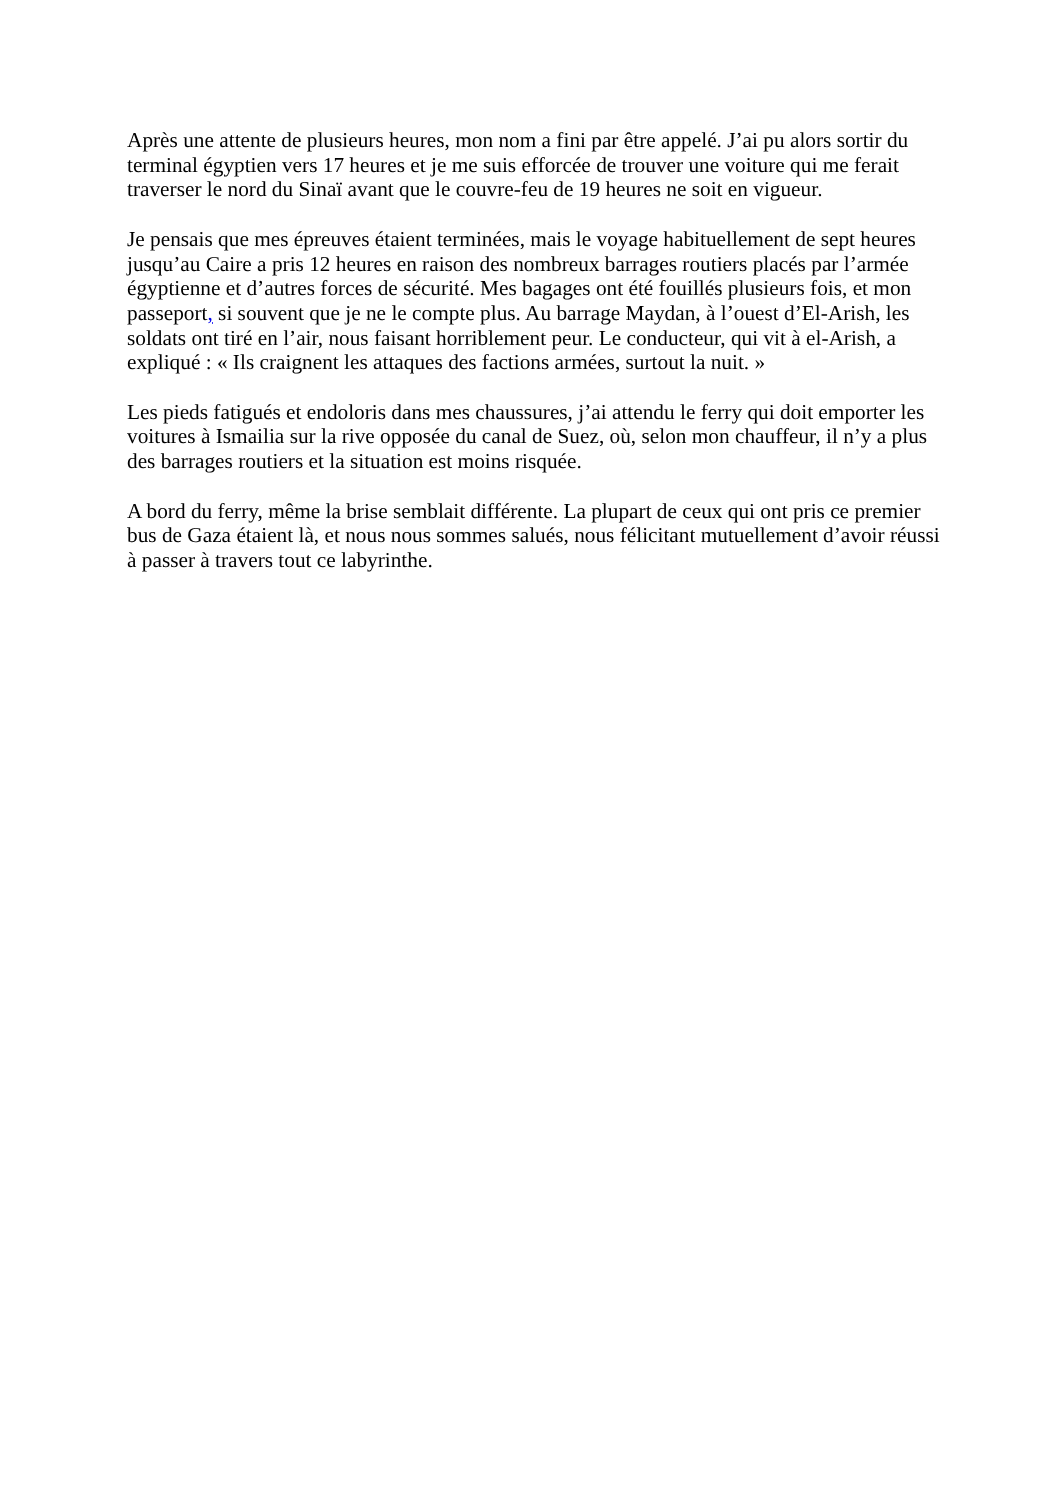Après une attente de plusieurs heures, mon nom a fini par être appelé. J’ai pu alors sortir du terminal égyptien vers 17 heures et je me suis efforcée de trouver une voiture qui me ferait traverser le nord du Sinaï avant que le couvre-feu de 19 heures ne soit en vigueur.
Je pensais que mes épreuves étaient terminées, mais le voyage habituellement de sept heures jusqu’au Caire a pris 12 heures en raison des nombreux barrages routiers placés par l’armée égyptienne et d’autres forces de sécurité. Mes bagages ont été fouillés plusieurs fois, et mon passeport, si souvent que je ne le compte plus. Au barrage Maydan, à l’ouest d’El-Arish, les soldats ont tiré en l’air, nous faisant horriblement peur. Le conducteur, qui vit à el-Arish, a expliqué : « Ils craignent les attaques des factions armées, surtout la nuit. »
Les pieds fatigués et endoloris dans mes chaussures, j’ai attendu le ferry qui doit emporter les voitures à Ismailia sur la rive opposée du canal de Suez, où, selon mon chauffeur, il n’y a plus des barrages routiers et la situation est moins risquée.
A bord du ferry, même la brise semblait différente. La plupart de ceux qui ont pris ce premier bus de Gaza étaient là, et nous nous sommes salués, nous félicitant mutuellement d’avoir réussi à passer à travers tout ce labyrinthe.